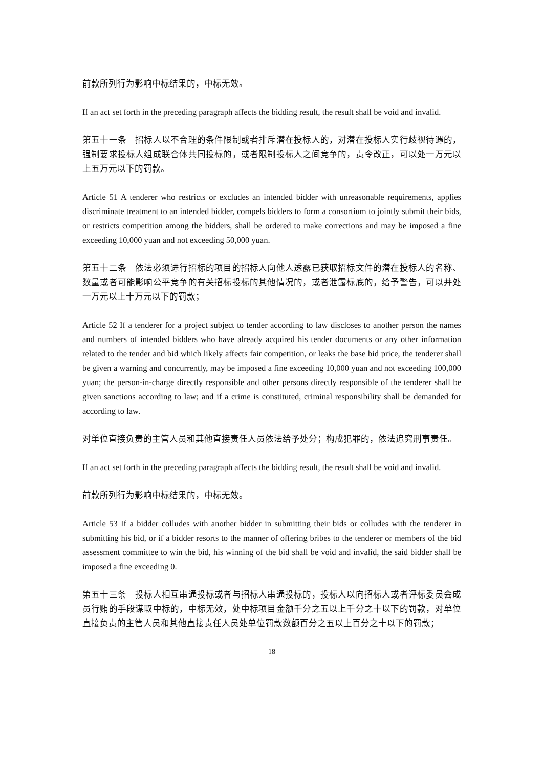前款所列行为影响中标结果的，中标无效。
If an act set forth in the preceding paragraph affects the bidding result, the result shall be void and invalid.
第五十一条　招标人以不合理的条件限制或者排斥潜在投标人的，对潜在投标人实行歧视待遇的，强制要求投标人组成联合体共同投标的，或者限制投标人之间竞争的，责令改正，可以处一万元以上五万元以下的罚款。
Article 51 A tenderer who restricts or excludes an intended bidder with unreasonable requirements, applies discriminate treatment to an intended bidder, compels bidders to form a consortium to jointly submit their bids, or restricts competition among the bidders, shall be ordered to make corrections and may be imposed a fine exceeding 10,000 yuan and not exceeding 50,000 yuan.
第五十二条　依法必须进行招标的项目的招标人向他人透露已获取招标文件的潜在投标人的名称、数量或者可能影响公平竞争的有关招标投标的其他情况的，或者泄露标底的，给予警告，可以并处一万元以上十万元以下的罚款；
Article 52 If a tenderer for a project subject to tender according to law discloses to another person the names and numbers of intended bidders who have already acquired his tender documents or any other information related to the tender and bid which likely affects fair competition, or leaks the base bid price, the tenderer shall be given a warning and concurrently, may be imposed a fine exceeding 10,000 yuan and not exceeding 100,000 yuan; the person-in-charge directly responsible and other persons directly responsible of the tenderer shall be given sanctions according to law; and if a crime is constituted, criminal responsibility shall be demanded for according to law.
对单位直接负责的主管人员和其他直接责任人员依法给予处分；构成犯罪的，依法追究刑事责任。
If an act set forth in the preceding paragraph affects the bidding result, the result shall be void and invalid.
前款所列行为影响中标结果的，中标无效。
Article 53 If a bidder colludes with another bidder in submitting their bids or colludes with the tenderer in submitting his bid, or if a bidder resorts to the manner of offering bribes to the tenderer or members of the bid assessment committee to win the bid, his winning of the bid shall be void and invalid, the said bidder shall be imposed a fine exceeding 0.
第五十三条　投标人相互串通投标或者与招标人串通投标的，投标人以向招标人或者评标委员会成员行贿的手段谋取中标的，中标无效，处中标项目金额千分之五以上千分之十以下的罚款，对单位直接负责的主管人员和其他直接责任人员处单位罚款数额百分之五以上百分之十以下的罚款；
18